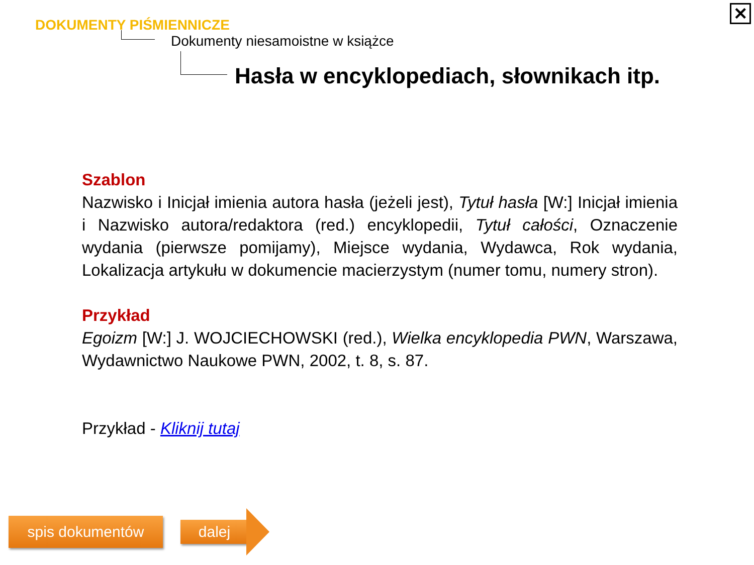✕
DOKUMENTY PIŚMIENNICZE
Dokumenty niesamoistne w książce
Hasła w encyklopediach, słownikach itp.
Szablon
Nazwisko i Inicjał imienia autora hasła (jeżeli jest), Tytuł hasła [W:] Inicjał imienia i Nazwisko autora/redaktora (red.) encyklopedii, Tytuł całości, Oznaczenie wydania (pierwsze pomijamy), Miejsce wydania, Wydawca, Rok wydania, Lokalizacja artykułu w dokumencie macierzystym (numer tomu, numery stron).
Przykład
Egoizm [W:] J. WOJCIECHOWSKI (red.), Wielka encyklopedia PWN, Warszawa, Wydawnictwo Naukowe PWN, 2002, t. 8, s. 87.
Przykład - Kliknij tutaj
spis dokumentów dalej